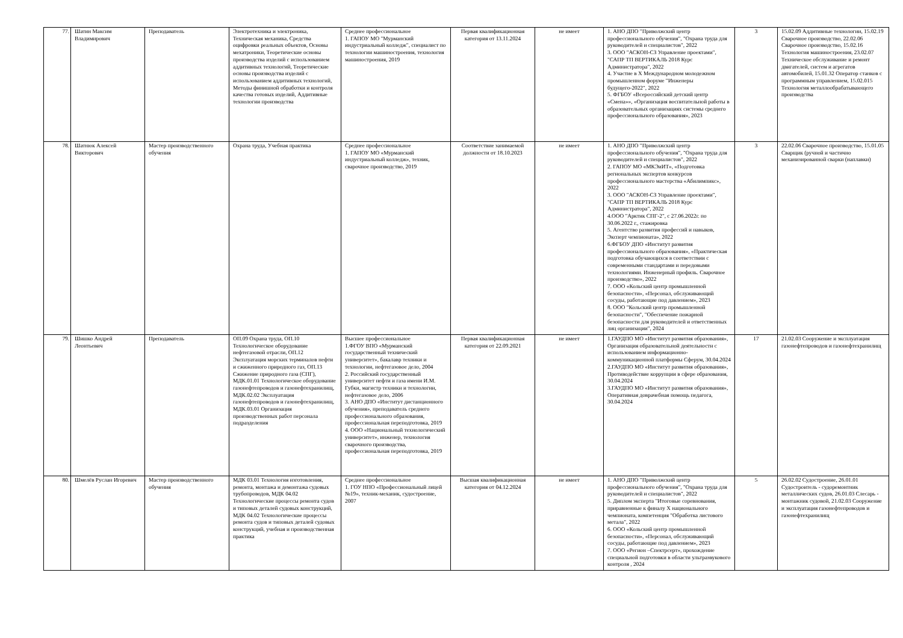| 77. | Шатин Максим Владимирович | Преподаватель | Электротехника и электроника, Техническая механика, Средства оцифровки реальных объектов, Основы мехатроники, Теоретические основы производства изделий с использованием аддитивных технологий, Теоретические основы производства изделий с использованием аддитивных технологий, Методы финишной обработки и контроля качества готовых изделий, Аддитивные технологии производства | Среднее профессиональное 1. ГАПОУ МО "Мурманский индустриальный колледж", специалист по технологии машиностроения, технология машиностроения, 2019 | Первая квалификационная категория от 13.11.2024 | не имеет | 1. АНО ДПО "Приволжский центр профессионального обучения", "Охрана труда для руководителей и специалистов", 2022 3. ООО "АСКОН-СЗ Управление проектами", "САПР ТП ВЕРТИКАЛЬ 2018 Курс Администратора", 2022 4. Участие в X Международном молодежном промышленном форуме "Инженеры будущего-2022", 2022 5. ФГБОУ «Всероссийский детский центр «Смена»», «Организация воспитательной работы в образовательных организациях системы среднего профессионального образования», 2023 | 3 | 15.02.09 Аддитивные технологии, 15.02.19 Сварочное производство, 22.02.06 Сварочное производство, 15.02.16 Технология машиностроения, 23.02.07 Техническое обслуживание и ремонт двигателей, систем и агрегатов автомобилей, 15.01.32 Оператор станков с программным управлением, 15.02.015 Технология металлообрабатывающего производства |
| 78. | Шатнюк Алексей Викторович | Мастер производственного обучения | Охрана труда, Учебная практика | Среднее профессиональное 1. ГАПОУ МО «Мурманский индустриальный колледж», техник, сварочное производство, 2019 | Соответствие занимаемой должности от 18.10.2023 | не имеет | 1. АНО ДПО "Приволжский центр профессионального обучения", "Охрана труда для руководителей и специалистов", 2022 2. ГАПОУ МО «МКЭиИТ», «Подготовка региональных экспертов конкурсов профессионального мастерства «Абилимпикс», 2022 3. ООО "АСКОН-СЗ Управление проектами", "САПР ТП ВЕРТИКАЛЬ 2018 Курс Администратора", 2022 4.ООО "Арктик СПГ-2", с 27.06.2022г. по 30.06.2022 г., стажировка 5. Агентство развития профессий и навыков, Эксперт чемпионата», 2022 6.ФГБОУ ДПО «Институт развития профессионального образования», «Практическая подготовка обучающихся в соответствии с современными стандартами и передовыми технологиями. Инженерный профиль. Сварочное производство», 2022 7. ООО «Кольский центр промышленной безопасности», «Персонал, обслуживающий сосуды, работающие под давлением», 2023 8. ООО "Кольский центр промышленной безопасности", "Обеспечение пожарной безопасности для руководителей и ответственных лиц организации", 2024 | 3 | 22.02.06 Сварочное производство, 15.01.05 Сварщик (ручной и частично механизированной сварки (наплавки) |
| 79. | Шишко Андрей Леонтьевич | Преподаватель | ОП.09 Охрана труда, ОП.10 Технологическое оборудование нефтегазовой отрасли, ОП.12 Эксплуатация морских терминалов нефти и сжиженного природного газ, ОП.13 Сжижение природного газа (СПГ), МДК.01.01 Технологическое оборудование газонефтепроводов и газонефтехранилищ, МДК.02.02 Эксплуатация газонефтепроводов и газонефтехранилищ, МДК.03.01 Организация производственных работ персонала подразделения | Высшее профессиональное 1.ФГОУ ВПО «Мурманский государственный технический университет», бакалавр техники и технологии, нефтегазовое дело, 2004 2. Российский государственный университет нефти и газа имени И.М. Губки, магистр техники и технологии, нефтегазовое дело, 2006 3. АНО ДПО «Институт дистанционного обучения», преподаватель среднего профессионального образования, профессиональная переподготовка, 2019 4. ООО «Национальный технологический университет», инженер, технология сварочного производства, профессиональная переподготовка, 2019 | Первая квалификационная категория от 22.09.2021 | не имеет | 1.ГАУДПО МО «Институт развития образования», Организация образовательной деятельности с использованием информационно-коммуникационной платформы Сферум, 30.04.2024 2.ГАУДПО МО «Институт развития образования», Противодействие коррупции в сфере образования, 30.04.2024 3.ГАУДПО МО «Институт развития образования», Оперативная доврачебная помощь педагога, 30.04.2024 | 17 | 21.02.03 Сооружение и эксплуатация газонефтепроводов и газонефтехранилищ |
| 80. | Шмелёв Руслан Игоревич | Мастер производственного обучения | МДК 03.01 Технология изготовления, ремонта, монтажа и демонтажа судовых трубопроводов, МДК 04.02 Технологические процессы ремонта судов и типовых деталей судовых конструкций, МДК 04.02 Технологические процессы ремонта судов и типовых деталей судовых конструкций, учебная и производственная практика | Среднее профессиональное 1. ГОУ НПО «Профессиональный лицей №19», техник-механик, судостроение, 2007 | Высшая квалификационная категория от 04.12.2024 | не имеет | 1. АНО ДПО "Приволжский центр профессионального обучения", "Охрана труда для руководителей и специалистов", 2022 5. Диплом эксперта "Итоговые соревнования, приравненные к финалу X национального чемпионата, компетенция "Обработка листового метала", 2022 6. ООО «Кольский центр промышленной безопасности», «Персонал, обслуживающий сосуды, работающие под давлением», 2023 7. ООО «Регион –Спектрсерт», прохождение специальной подготовки в области ультразвукового контроля , 2024 | 5 | 26.02.02 Судостроение, 26.01.01 Судостроитель - судоремонтник металлических судов, 26.01.03 Слесарь - монтажник судовой, 21.02.03 Сооружение и эксплуатация газонефтепроводов и газонефтехранилищ |